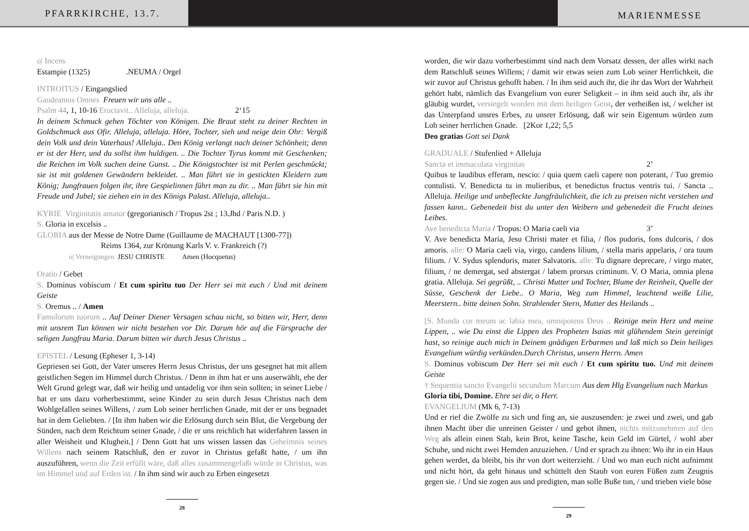PFARRKIRCHE, 13.7.
MARIENMESSE
o| Incens
Estampie (1325) .NEUMA / Orgel
INTROITUS / Eingangslied
Gaudeamus Omnes Freuen wir uns alle ..
Psalm 44, 1, 10-16 Eructavit.. Alleluja, alleluja. 2‘15
In deinem Schmuck gehen Töchter von Königen. Die Braut steht zu deiner Rechten in Goldschmuck aus Ofir. Alleluja, alleluja. Höre, Tochter, sieh und neige dein Ohr: Vergiß dein Volk und dein Vaterhaus! Alleluja.. Den König verlangt nach deiner Schönheit; denn er ist der Herr, und du sollst ihm huldigen. .. Die Tochter Tyrus kommt mit Geschenken; die Reichen im Volk suchen deine Gunst. .. Die Königstochter ist mit Perlen geschmückt; sie ist mit goldenen Gewändern bekleidet. .. Man führt sie in gestickten Kleidern zum König; Jungfrauen folgen ihr, ihre Gespielinnen führt man zu dir. .. Man führt sie hin mit Freude und Jubel; sie ziehen ein in des Königs Palast. Alleluja, alleluja..
KYRIE Virginitatis amator (gregorianisch / Tropus 2st ; 13.Jhd / Paris N.D. )
S. Gloria in excelsis ..
GLORIA aus der Messe de Notre Dame (Guillaume de MACHAUT [1300-77])
Reims 1364, zur Krönung Karls V. v. Frankreich (?)
o| Verneigungen JESU CHRISTE Amen (Hocquetus)
Oratio / Gebet
S. Dominus vobiscum / Et cum spiritu tuo Der Herr sei mit euch / Und mit deinem Geiste
S. Oremus .. / Amen
Famulorum tuorum .. Auf Deiner Diener Versagen schau nicht, so bitten wir, Herr, denn mit unsrem Tun können wir nicht bestehen vor Dir. Darum hör auf die Fürsprache der seligen Jungfrau Maria. Darum bitten wir durch Jesus Christus ..
EPISTEL / Lesung (Epheser 1, 3-14)
Gepriesen sei Gott, der Vater unseres Herrn Jesus Christus, der uns gesegnet hat mit allem geistlichen Segen im Himmel durch Christus. / Denn in ihm hat er uns auserwählt, ehe der Welt Grund gelegt war, daß wir heilig und untadelig vor ihm sein sollten; in seiner Liebe / hat er uns dazu vorherbestimmt, seine Kinder zu sein durch Jesus Christus nach dem Wohlgefallen seines Willens, / zum Lob seiner herrlichen Gnade, mit der er uns begnadet hat in dem Geliebten. / [In ihm haben wir die Erlösung durch sein Blut, die Vergebung der Sünden, nach dem Reichtum seiner Gnade, / die er uns reichlich hat widerfahren lassen in aller Weisheit und Klugheit.] / Denn Gott hat uns wissen lassen das Geheimnis seines Willens nach seinem Ratschluß, den er zuvor in Christus gefaßt hatte, / um ihn auszuführen, wenn die Zeit erfüllt wäre, daß alles zusammengefaßt würde in Christus, was im Himmel und auf Erden ist. / In ihm sind wir auch zu Erben eingesetzt
28
worden, die wir dazu vorherbestimmt sind nach dem Vorsatz dessen, der alles wirkt nach dem Ratschluß seines Willens; / damit wir etwas seien zum Lob seiner Herrlichkeit, die wir zuvor auf Christus gehofft haben. / In ihm seid auch ihr, die ihr das Wort der Wahrheit gehört habt, nämlich das Evangelium von eurer Seligkeit – in ihm seid auch ihr, als ihr gläubig wurdet, versiegelt worden mit dem heiligen Geist, der verheißen ist, / welcher ist das Unterpfand unsres Erbes, zu unsrer Erlösung, daß wir sein Eigentum würden zum Lob seiner herrlichen Gnade. [2Kor 1,22; 5,5
Deo gratias Gott sei Dank
GRADUALE / Stufenlied + Alleluja
Sancta et immaculata virginitas 2’
Quibus te laudibus efferam, nescio: / quia quem caeli capere non poterant, / Tuo gremio contulisti. V. Benedicta tu in mulieribus, et benedictus fructus ventris tui. / Sancta .. Alleluja. Heilige und unbefleckte Jungfräulichkeit, die ich zu preisen nicht verstehen und fassen kann.. Gebenedeit bist du unter den Weibern und gebenedeit die Frucht deines Leibes.
Ave benedicta Maria / Tropus: O Maria caeli via 3’
V. Ave benedicta Maria, Jesu Christi mater et filia, / flos pudoris, fons dulcoris, / dos amoris. alle: O Maria caeli via, virgo, candens lilium, / stella maris appelaris, / ora tuum filium. / V. Sydus splendoris, mater Salvatoris. alle: Tu dignare deprecare, / virgo mater, filium, / ne demergat, sed abstergat / labem prorsus criminum. V. O Maria, omnia plena gratia. Alleluja. Sei gegrüßt, .. Christi Mutter und Tochter, Blume der Reinheit, Quelle der Süsse, Geschenk der Liebe.. O Maria, Weg zum Himmel, leuchtend weiße Lilie, Meerstern.. bitte deinen Sohn. Strahlender Stern, Mutter des Heilands ..
[S. Munda cor meum ac labia mea, omnipotens Deus .. Reinige mein Herz und meine Lippen, .. wie Du einst die Lippen des Propheten Isaias mit glühendem Stein gereinigt hast, so reinige auch mich in Deinem gnädigen Erbarmen und laß mich so Dein heiliges Evangelium würdig verkünden.Durch Christus, unsern Herrn. Amen
S. Dominus vobiscum Der Herr sei mit euch / Et cum spiritu tuo. Und mit deinem Geiste
† Sequentia sancto Evangelii secundum Marcum Aus dem Hlg Evangelium nach Markus
Gloria tibi, Domine. Ehre sei dir, o Herr.
EVANGELIUM (Mk 6, 7-13)
Und er rief die Zwölfe zu sich und fing an, sie auszusenden: je zwei und zwei, und gab ihnen Macht über die unreinen Geister / und gebot ihnen, nichts mitzunehmen auf den Weg als allein einen Stab, kein Brot, keine Tasche, kein Geld im Gürtel, / wohl aber Schuhe, und nicht zwei Hemden anzuziehen. / Und er sprach zu ihnen: Wo ihr in ein Haus gehen werdet, da bleibt, bis ihr von dort weiterzieht. / Und wo man euch nicht aufnimmt und nicht hört, da geht hinaus und schüttelt den Staub von euren Füßen zum Zeugnis gegen sie. / Und sie zogen aus und predigten, man solle Buße tun, / und trieben viele böse
29